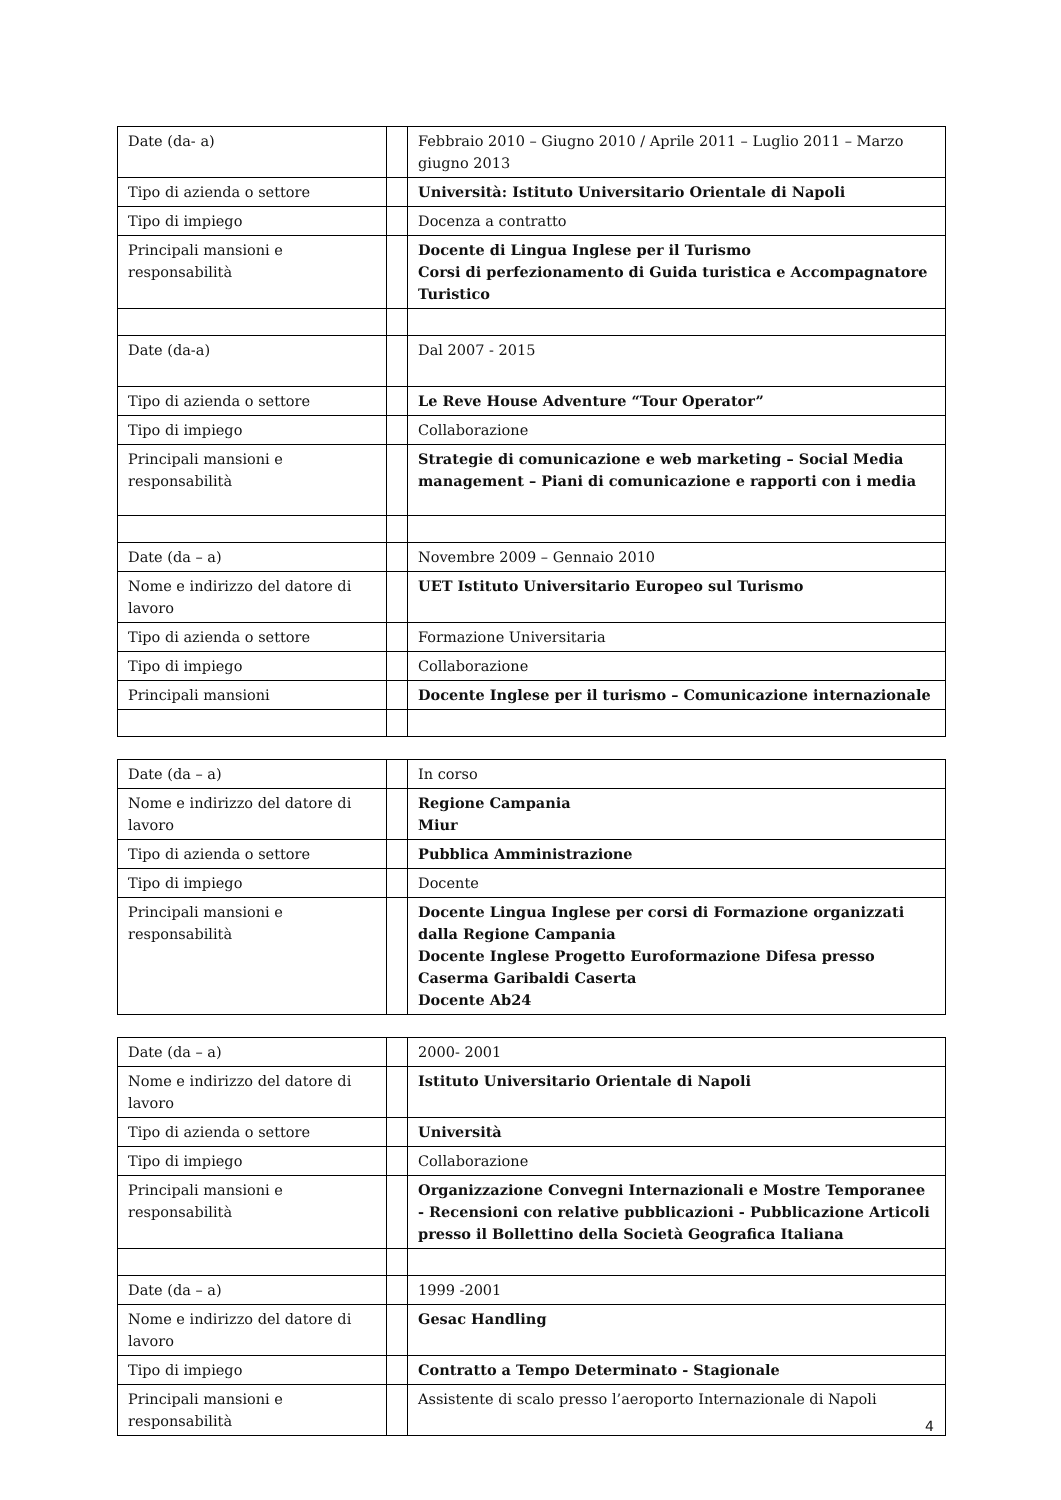| Date (da- a) | | Febbraio 2010 – Giugno 2010 / Aprile 2011 – Luglio 2011 – Marzo giugno 2013 |
| Tipo di azienda o settore | | Università: Istituto Universitario Orientale di Napoli |
| Tipo di impiego | | Docenza a contratto |
| Principali mansioni e responsabilità | | Docente di Lingua Inglese per il Turismo Corsi di perfezionamento di Guida turistica e Accompagnatore Turistico |
| Date (da-a) | | Dal 2007 - 2015 |
| Tipo di azienda o settore | | Le Reve House Adventure “Tour Operator” |
| Tipo di impiego | | Collaborazione |
| Principali mansioni e responsabilità | | Strategie di comunicazione e web marketing – Social Media management – Piani di comunicazione e rapporti con i media |
| Date (da – a) | | Novembre 2009 – Gennaio 2010 |
| Nome e indirizzo del datore di lavoro | | UET Istituto Universitario Europeo sul Turismo |
| Tipo di azienda o settore | | Formazione Universitaria |
| Tipo di impiego | | Collaborazione |
| Principali mansioni | | Docente Inglese per il turismo – Comunicazione internazionale |
| Date (da – a) | | In corso |
| Nome e indirizzo del datore di lavoro | | Regione Campania Miur |
| Tipo di azienda o settore | | Pubblica Amministrazione |
| Tipo di impiego | | Docente |
| Principali mansioni e responsabilità | | Docente Lingua Inglese per corsi di Formazione organizzati dalla Regione Campania Docente Inglese Progetto Euroformazione Difesa presso Caserma Garibaldi Caserta Docente Ab24 |
| Date (da – a) | | 2000- 2001 |
| Nome e indirizzo del datore di lavoro | | Istituto Universitario Orientale di Napoli |
| Tipo di azienda o settore | | Università |
| Tipo di impiego | | Collaborazione |
| Principali mansioni e responsabilità | | Organizzazione Convegni Internazionali e Mostre Temporanee - Recensioni con relative pubblicazioni - Pubblicazione Articoli presso il Bollettino della Società Geografica Italiana |
| Date (da – a) | | 1999 -2001 |
| Nome e indirizzo del datore di lavoro | | Gesac Handling |
| Tipo di impiego | | Contratto a Tempo Determinato - Stagionale |
| Principali mansioni e responsabilità | | Assistente di scalo presso l’aeroporto Internazionale di Napoli |
4